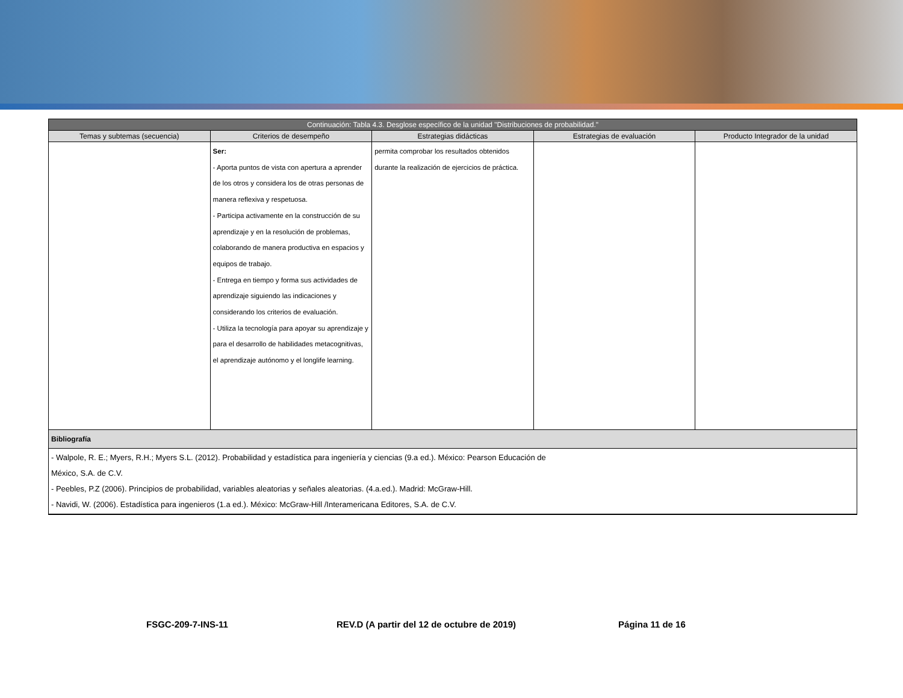| Continuación: Tabla 4.3. Desglose específico de la unidad "Distribuciones de probabilidad." | | | | |
| --- | --- | --- | --- | --- |
| Temas y subtemas (secuencia) | Criterios de desempeño | Estrategias didácticas | Estrategias de evaluación | Producto Integrador de la unidad |
| | Ser: - Aporta puntos de vista con apertura a aprender de los otros y considera los de otras personas de manera reflexiva y respetuosa. - Participa activamente en la construcción de su aprendizaje y en la resolución de problemas, colaborando de manera productiva en espacios y equipos de trabajo. - Entrega en tiempo y forma sus actividades de aprendizaje siguiendo las indicaciones y considerando los criterios de evaluación. - Utiliza la tecnología para apoyar su aprendizaje y para el desarrollo de habilidades metacognitivas, el aprendizaje autónomo y el longlife learning. | permita comprobar los resultados obtenidos durante la realización de ejercicios de práctica. | | |
| Bibliografía | | | | |
| - Walpole, R. E.; Myers, R.H.; Myers S.L. (2012). Probabilidad y estadística para ingeniería y ciencias (9.a ed.). México: Pearson Educación de México, S.A. de C.V. - Peebles, P.Z (2006). Principios de probabilidad, variables aleatorias y señales aleatorias. (4.a.ed.). Madrid: McGraw-Hill. - Navidi, W. (2006). Estadística para ingenieros (1.a ed.). México: McGraw-Hill /Interamericana Editores, S.A. de C.V. | | | | |
FSGC-209-7-INS-11 REV.D (A partir del 12 de octubre de 2019) Página 11 de 16